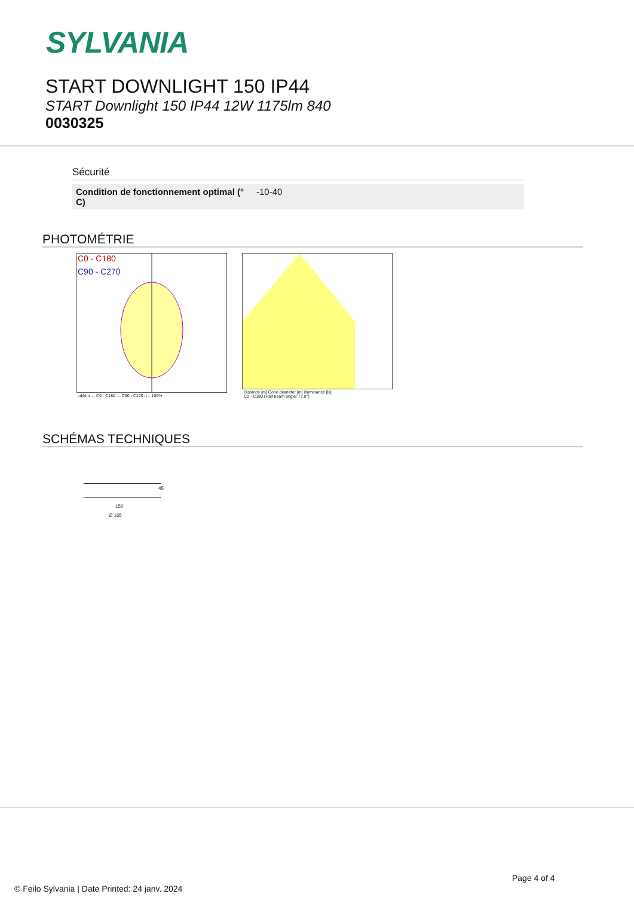SYLVANIA
START DOWNLIGHT 150 IP44
START Downlight 150 IP44 12W 1175lm 840
0030325
Sécurité
| Condition de fonctionnement optimal (° C) | -10-40 |
PHOTOMÉTRIE
C0 - C180
C90 - C270
cd/klm — C0 - C180 — C90 - C270 η = 100%
Distance [m] Cone diameter [m] Illuminance [lx]
C0 - C180 (Half beam angle: 77.8°)
SCHÉMAS TECHNIQUES
45
150
Ø 165
Page 4 of 4
© Feilo Sylvania | Date Printed: 24 janv. 2024